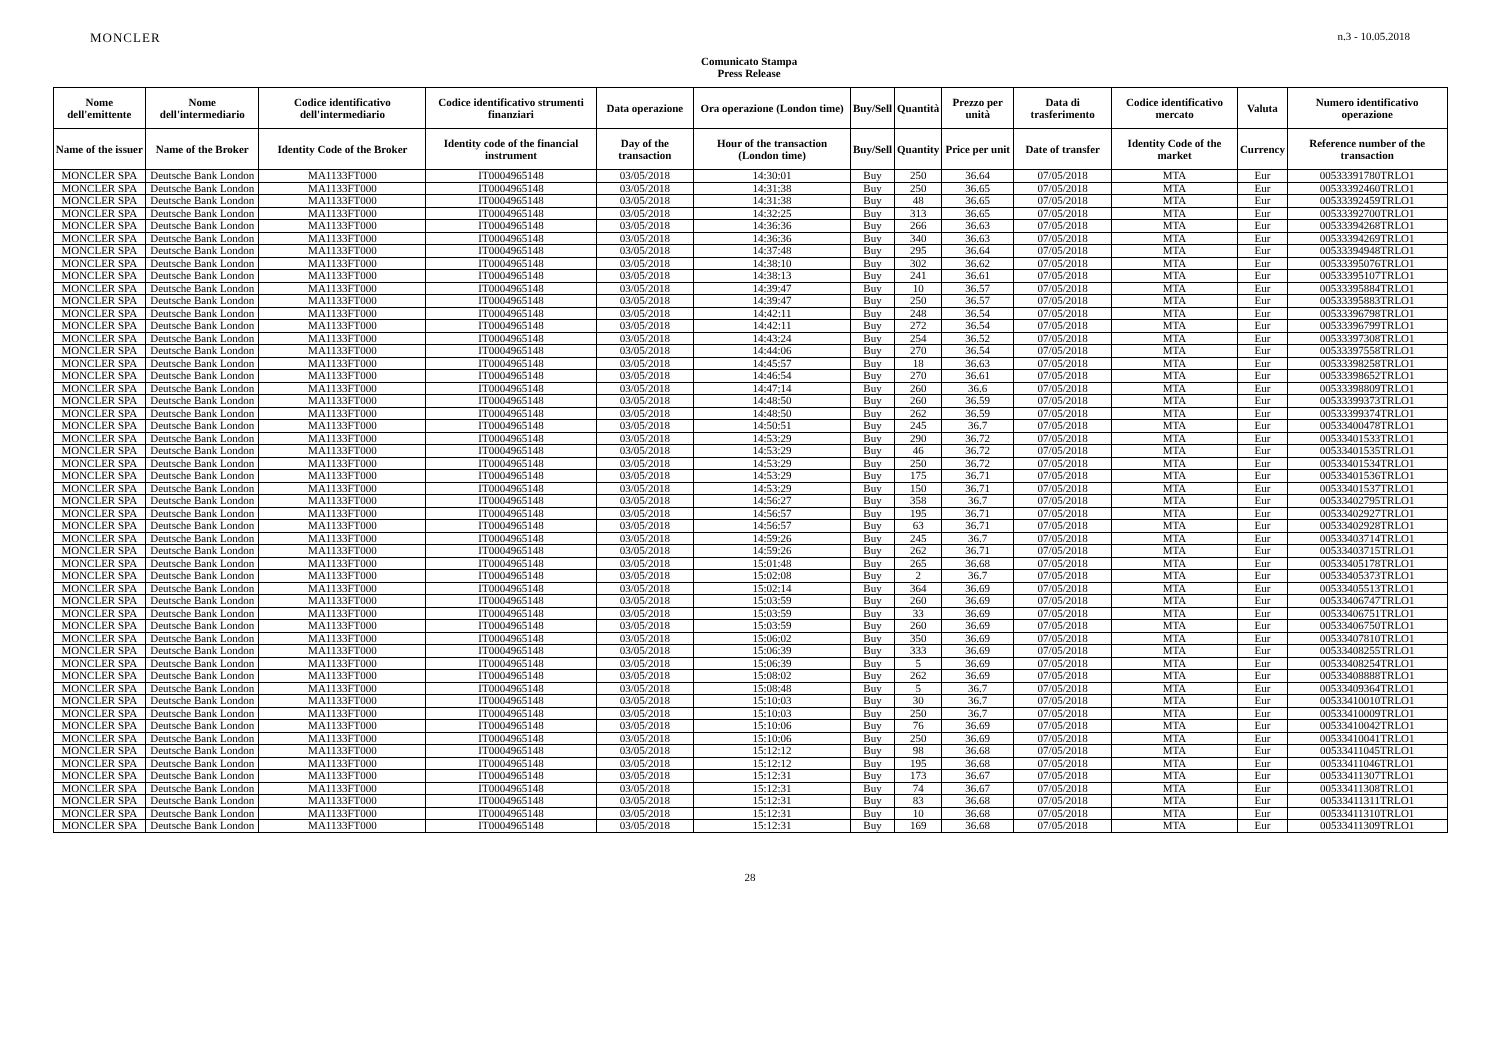MONCLER
Comunicato Stampa
Press Release
n.3 - 10.05.2018
| Nome dell'emittente | Nome dell'intermediario | Codice identificativo dell'intermediario | Codice identificativo strumenti finanziari | Data operazione | Ora operazione (London time) | Buy/Sell | Quantità | Prezzo per unità | Data di trasferimento | Codice identificativo mercato | Valuta | Numero identificativo operazione |
| --- | --- | --- | --- | --- | --- | --- | --- | --- | --- | --- | --- | --- |
| Name of the issuer | Name of the Broker | Identity Code of the Broker | Identity code of the financial instrument | Day of the transaction | Hour of the transaction (London time) | Buy/Sell | Quantity | Price per unit | Date of transfer | Identity Code of the market | Currency | Reference number of the transaction |
| MONCLER SPA | Deutsche Bank London | MA1133FT000 | IT0004965148 | 03/05/2018 | 14:30:01 | Buy | 250 | 36.64 | 07/05/2018 | MTA | Eur | 00533391780TRLO1 |
| MONCLER SPA | Deutsche Bank London | MA1133FT000 | IT0004965148 | 03/05/2018 | 14:31:38 | Buy | 250 | 36.65 | 07/05/2018 | MTA | Eur | 00533392460TRLO1 |
| MONCLER SPA | Deutsche Bank London | MA1133FT000 | IT0004965148 | 03/05/2018 | 14:31:38 | Buy | 48 | 36.65 | 07/05/2018 | MTA | Eur | 00533392459TRLO1 |
| MONCLER SPA | Deutsche Bank London | MA1133FT000 | IT0004965148 | 03/05/2018 | 14:32:25 | Buy | 313 | 36.65 | 07/05/2018 | MTA | Eur | 00533392700TRLO1 |
| MONCLER SPA | Deutsche Bank London | MA1133FT000 | IT0004965148 | 03/05/2018 | 14:36:36 | Buy | 266 | 36.63 | 07/05/2018 | MTA | Eur | 00533394268TRLO1 |
| MONCLER SPA | Deutsche Bank London | MA1133FT000 | IT0004965148 | 03/05/2018 | 14:36:36 | Buy | 340 | 36.63 | 07/05/2018 | MTA | Eur | 00533394269TRLO1 |
| MONCLER SPA | Deutsche Bank London | MA1133FT000 | IT0004965148 | 03/05/2018 | 14:37:48 | Buy | 295 | 36.64 | 07/05/2018 | MTA | Eur | 00533394948TRLO1 |
| MONCLER SPA | Deutsche Bank London | MA1133FT000 | IT0004965148 | 03/05/2018 | 14:38:10 | Buy | 302 | 36.62 | 07/05/2018 | MTA | Eur | 00533395076TRLO1 |
| MONCLER SPA | Deutsche Bank London | MA1133FT000 | IT0004965148 | 03/05/2018 | 14:38:13 | Buy | 241 | 36.61 | 07/05/2018 | MTA | Eur | 00533395107TRLO1 |
| MONCLER SPA | Deutsche Bank London | MA1133FT000 | IT0004965148 | 03/05/2018 | 14:39:47 | Buy | 10 | 36.57 | 07/05/2018 | MTA | Eur | 00533395884TRLO1 |
| MONCLER SPA | Deutsche Bank London | MA1133FT000 | IT0004965148 | 03/05/2018 | 14:39:47 | Buy | 250 | 36.57 | 07/05/2018 | MTA | Eur | 00533395883TRLO1 |
| MONCLER SPA | Deutsche Bank London | MA1133FT000 | IT0004965148 | 03/05/2018 | 14:42:11 | Buy | 248 | 36.54 | 07/05/2018 | MTA | Eur | 00533396798TRLO1 |
| MONCLER SPA | Deutsche Bank London | MA1133FT000 | IT0004965148 | 03/05/2018 | 14:42:11 | Buy | 272 | 36.54 | 07/05/2018 | MTA | Eur | 00533396799TRLO1 |
| MONCLER SPA | Deutsche Bank London | MA1133FT000 | IT0004965148 | 03/05/2018 | 14:43:24 | Buy | 254 | 36.52 | 07/05/2018 | MTA | Eur | 00533397308TRLO1 |
| MONCLER SPA | Deutsche Bank London | MA1133FT000 | IT0004965148 | 03/05/2018 | 14:44:06 | Buy | 270 | 36.54 | 07/05/2018 | MTA | Eur | 00533397558TRLO1 |
| MONCLER SPA | Deutsche Bank London | MA1133FT000 | IT0004965148 | 03/05/2018 | 14:45:57 | Buy | 18 | 36.63 | 07/05/2018 | MTA | Eur | 00533398258TRLO1 |
| MONCLER SPA | Deutsche Bank London | MA1133FT000 | IT0004965148 | 03/05/2018 | 14:46:54 | Buy | 270 | 36.61 | 07/05/2018 | MTA | Eur | 00533398652TRLO1 |
| MONCLER SPA | Deutsche Bank London | MA1133FT000 | IT0004965148 | 03/05/2018 | 14:47:14 | Buy | 260 | 36.6 | 07/05/2018 | MTA | Eur | 00533398809TRLO1 |
| MONCLER SPA | Deutsche Bank London | MA1133FT000 | IT0004965148 | 03/05/2018 | 14:48:50 | Buy | 260 | 36.59 | 07/05/2018 | MTA | Eur | 00533399373TRLO1 |
| MONCLER SPA | Deutsche Bank London | MA1133FT000 | IT0004965148 | 03/05/2018 | 14:48:50 | Buy | 262 | 36.59 | 07/05/2018 | MTA | Eur | 00533399374TRLO1 |
| MONCLER SPA | Deutsche Bank London | MA1133FT000 | IT0004965148 | 03/05/2018 | 14:50:51 | Buy | 245 | 36.7 | 07/05/2018 | MTA | Eur | 00533400478TRLO1 |
| MONCLER SPA | Deutsche Bank London | MA1133FT000 | IT0004965148 | 03/05/2018 | 14:53:29 | Buy | 290 | 36.72 | 07/05/2018 | MTA | Eur | 00533401533TRLO1 |
| MONCLER SPA | Deutsche Bank London | MA1133FT000 | IT0004965148 | 03/05/2018 | 14:53:29 | Buy | 46 | 36.72 | 07/05/2018 | MTA | Eur | 00533401535TRLO1 |
| MONCLER SPA | Deutsche Bank London | MA1133FT000 | IT0004965148 | 03/05/2018 | 14:53:29 | Buy | 250 | 36.72 | 07/05/2018 | MTA | Eur | 00533401534TRLO1 |
| MONCLER SPA | Deutsche Bank London | MA1133FT000 | IT0004965148 | 03/05/2018 | 14:53:29 | Buy | 175 | 36.71 | 07/05/2018 | MTA | Eur | 00533401536TRLO1 |
| MONCLER SPA | Deutsche Bank London | MA1133FT000 | IT0004965148 | 03/05/2018 | 14:53:29 | Buy | 150 | 36.71 | 07/05/2018 | MTA | Eur | 00533401537TRLO1 |
| MONCLER SPA | Deutsche Bank London | MA1133FT000 | IT0004965148 | 03/05/2018 | 14:56:27 | Buy | 358 | 36.7 | 07/05/2018 | MTA | Eur | 00533402795TRLO1 |
| MONCLER SPA | Deutsche Bank London | MA1133FT000 | IT0004965148 | 03/05/2018 | 14:56:57 | Buy | 195 | 36.71 | 07/05/2018 | MTA | Eur | 00533402927TRLO1 |
| MONCLER SPA | Deutsche Bank London | MA1133FT000 | IT0004965148 | 03/05/2018 | 14:56:57 | Buy | 63 | 36.71 | 07/05/2018 | MTA | Eur | 00533402928TRLO1 |
| MONCLER SPA | Deutsche Bank London | MA1133FT000 | IT0004965148 | 03/05/2018 | 14:59:26 | Buy | 245 | 36.7 | 07/05/2018 | MTA | Eur | 00533403714TRLO1 |
| MONCLER SPA | Deutsche Bank London | MA1133FT000 | IT0004965148 | 03/05/2018 | 14:59:26 | Buy | 262 | 36.71 | 07/05/2018 | MTA | Eur | 00533403715TRLO1 |
| MONCLER SPA | Deutsche Bank London | MA1133FT000 | IT0004965148 | 03/05/2018 | 15:01:48 | Buy | 265 | 36.68 | 07/05/2018 | MTA | Eur | 00533405178TRLO1 |
| MONCLER SPA | Deutsche Bank London | MA1133FT000 | IT0004965148 | 03/05/2018 | 15:02:08 | Buy | 2 | 36.7 | 07/05/2018 | MTA | Eur | 00533405373TRLO1 |
| MONCLER SPA | Deutsche Bank London | MA1133FT000 | IT0004965148 | 03/05/2018 | 15:02:14 | Buy | 364 | 36.69 | 07/05/2018 | MTA | Eur | 00533405513TRLO1 |
| MONCLER SPA | Deutsche Bank London | MA1133FT000 | IT0004965148 | 03/05/2018 | 15:03:59 | Buy | 260 | 36.69 | 07/05/2018 | MTA | Eur | 00533406747TRLO1 |
| MONCLER SPA | Deutsche Bank London | MA1133FT000 | IT0004965148 | 03/05/2018 | 15:03:59 | Buy | 33 | 36.69 | 07/05/2018 | MTA | Eur | 00533406751TRLO1 |
| MONCLER SPA | Deutsche Bank London | MA1133FT000 | IT0004965148 | 03/05/2018 | 15:03:59 | Buy | 260 | 36.69 | 07/05/2018 | MTA | Eur | 00533406750TRLO1 |
| MONCLER SPA | Deutsche Bank London | MA1133FT000 | IT0004965148 | 03/05/2018 | 15:06:02 | Buy | 350 | 36.69 | 07/05/2018 | MTA | Eur | 00533407810TRLO1 |
| MONCLER SPA | Deutsche Bank London | MA1133FT000 | IT0004965148 | 03/05/2018 | 15:06:39 | Buy | 333 | 36.69 | 07/05/2018 | MTA | Eur | 00533408255TRLO1 |
| MONCLER SPA | Deutsche Bank London | MA1133FT000 | IT0004965148 | 03/05/2018 | 15:06:39 | Buy | 5 | 36.69 | 07/05/2018 | MTA | Eur | 00533408254TRLO1 |
| MONCLER SPA | Deutsche Bank London | MA1133FT000 | IT0004965148 | 03/05/2018 | 15:08:02 | Buy | 262 | 36.69 | 07/05/2018 | MTA | Eur | 00533408888TRLO1 |
| MONCLER SPA | Deutsche Bank London | MA1133FT000 | IT0004965148 | 03/05/2018 | 15:08:48 | Buy | 5 | 36.7 | 07/05/2018 | MTA | Eur | 00533409364TRLO1 |
| MONCLER SPA | Deutsche Bank London | MA1133FT000 | IT0004965148 | 03/05/2018 | 15:10:03 | Buy | 30 | 36.7 | 07/05/2018 | MTA | Eur | 00533410010TRLO1 |
| MONCLER SPA | Deutsche Bank London | MA1133FT000 | IT0004965148 | 03/05/2018 | 15:10:03 | Buy | 250 | 36.7 | 07/05/2018 | MTA | Eur | 00533410009TRLO1 |
| MONCLER SPA | Deutsche Bank London | MA1133FT000 | IT0004965148 | 03/05/2018 | 15:10:06 | Buy | 76 | 36.69 | 07/05/2018 | MTA | Eur | 00533410042TRLO1 |
| MONCLER SPA | Deutsche Bank London | MA1133FT000 | IT0004965148 | 03/05/2018 | 15:10:06 | Buy | 250 | 36.69 | 07/05/2018 | MTA | Eur | 00533410041TRLO1 |
| MONCLER SPA | Deutsche Bank London | MA1133FT000 | IT0004965148 | 03/05/2018 | 15:12:12 | Buy | 98 | 36.68 | 07/05/2018 | MTA | Eur | 00533411045TRLO1 |
| MONCLER SPA | Deutsche Bank London | MA1133FT000 | IT0004965148 | 03/05/2018 | 15:12:12 | Buy | 195 | 36.68 | 07/05/2018 | MTA | Eur | 00533411046TRLO1 |
| MONCLER SPA | Deutsche Bank London | MA1133FT000 | IT0004965148 | 03/05/2018 | 15:12:31 | Buy | 173 | 36.67 | 07/05/2018 | MTA | Eur | 00533411307TRLO1 |
| MONCLER SPA | Deutsche Bank London | MA1133FT000 | IT0004965148 | 03/05/2018 | 15:12:31 | Buy | 74 | 36.67 | 07/05/2018 | MTA | Eur | 00533411308TRLO1 |
| MONCLER SPA | Deutsche Bank London | MA1133FT000 | IT0004965148 | 03/05/2018 | 15:12:31 | Buy | 83 | 36.68 | 07/05/2018 | MTA | Eur | 00533411311TRLO1 |
| MONCLER SPA | Deutsche Bank London | MA1133FT000 | IT0004965148 | 03/05/2018 | 15:12:31 | Buy | 10 | 36.68 | 07/05/2018 | MTA | Eur | 00533411310TRLO1 |
| MONCLER SPA | Deutsche Bank London | MA1133FT000 | IT0004965148 | 03/05/2018 | 15:12:31 | Buy | 169 | 36.68 | 07/05/2018 | MTA | Eur | 00533411309TRLO1 |
28